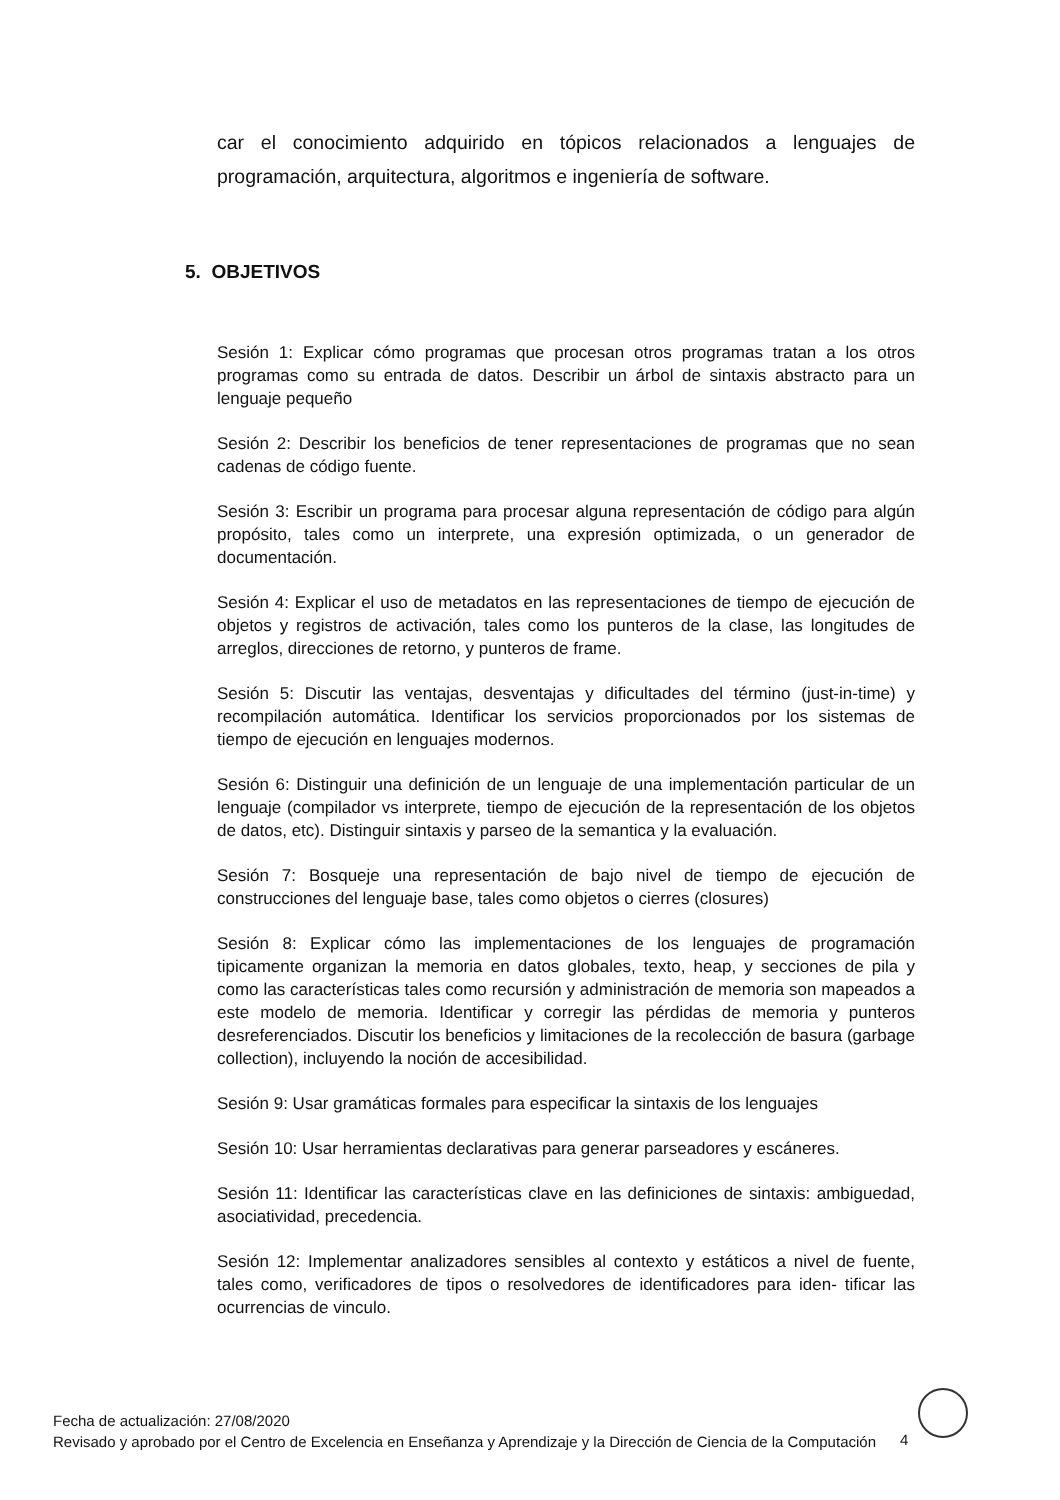car el conocimiento adquirido en tópicos relacionados a lenguajes de programación, arquitectura, algoritmos e ingeniería de software.
5. OBJETIVOS
Sesión 1: Explicar cómo programas que procesan otros programas tratan a los otros programas como su entrada de datos. Describir un árbol de sintaxis abstracto para un lenguaje pequeño
Sesión 2: Describir los beneficios de tener representaciones de programas que no sean cadenas de código fuente.
Sesión 3: Escribir un programa para procesar alguna representación de código para algún propósito, tales como un interprete, una expresión optimizada, o un generador de documentación.
Sesión 4: Explicar el uso de metadatos en las representaciones de tiempo de ejecución de objetos y registros de activación, tales como los punteros de la clase, las longitudes de arreglos, direcciones de retorno, y punteros de frame.
Sesión 5: Discutir las ventajas, desventajas y dificultades del término (just-in-time) y recompilación automática. Identificar los servicios proporcionados por los sistemas de tiempo de ejecución en lenguajes modernos.
Sesión 6: Distinguir una definición de un lenguaje de una implementación particular de un lenguaje (compilador vs interprete, tiempo de ejecución de la representación de los objetos de datos, etc). Distinguir sintaxis y parseo de la semantica y la evaluación.
Sesión 7: Bosqueje una representación de bajo nivel de tiempo de ejecución de construcciones del lenguaje base, tales como objetos o cierres (closures)
Sesión 8: Explicar cómo las implementaciones de los lenguajes de programación tipicamente organizan la memoria en datos globales, texto, heap, y secciones de pila y como las características tales como recursión y administración de memoria son mapeados a este modelo de memoria. Identificar y corregir las pérdidas de memoria y punteros desreferenciados. Discutir los beneficios y limitaciones de la recolección de basura (garbage collection), incluyendo la noción de accesibilidad.
Sesión 9: Usar gramáticas formales para especificar la sintaxis de los lenguajes
Sesión 10: Usar herramientas declarativas para generar parseadores y escáneres.
Sesión 11: Identificar las características clave en las definiciones de sintaxis: ambiguedad, asociatividad, precedencia.
Sesión 12: Implementar analizadores sensibles al contexto y estáticos a nivel de fuente, tales como, verificadores de tipos o resolvedores de identificadores para iden- tificar las ocurrencias de vinculo.
Fecha de actualización: 27/08/2020
Revisado y aprobado por el Centro de Excelencia en Enseñanza y Aprendizaje y la Dirección de Ciencia de la Computación
4